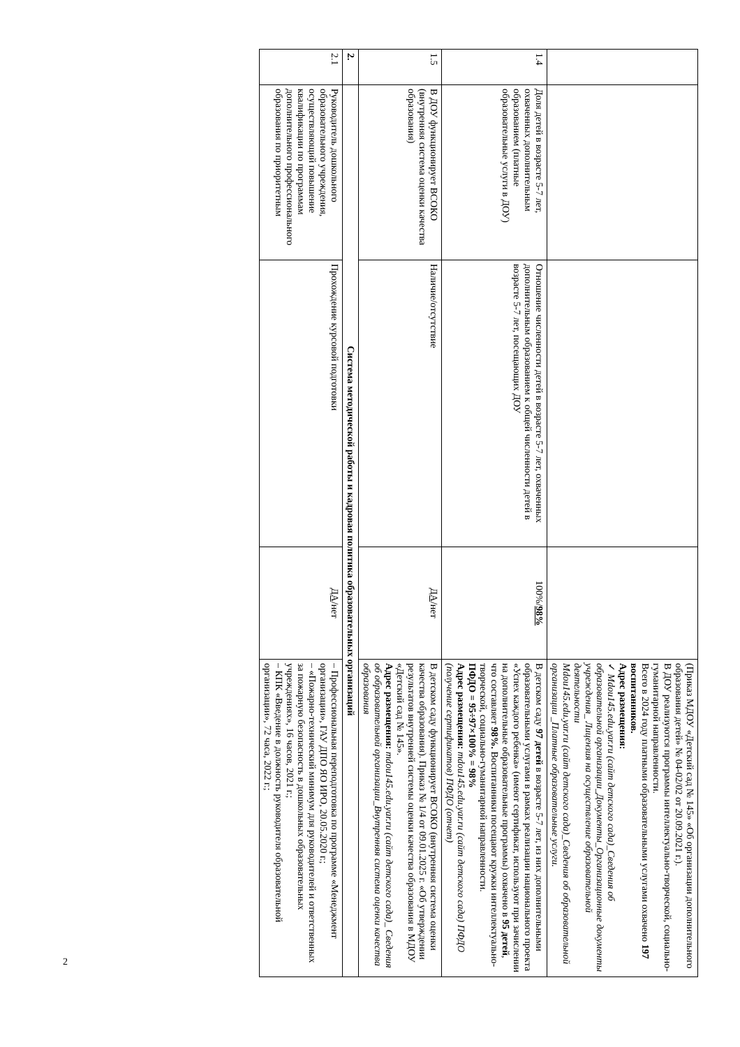| | | | | (Приказ МДОУ «Детский сад № 145» «Об организации дополнительного образования детей» № 04-02/02 от 20.09.2021 г.). В ДОУ реализуются программы интеллектуально-творческой, социально-гуманитарной направленности. Всего в 2024 году платными образовательными услугами охвачено 197 воспитанников. Адрес размещения: ✓ Mdou145.edu.yar.ru (сайт детского сада)_Сведения об образовательной организации_Документы_Организационные документы учреждения_ Лицензия на осуществление образовательной деятельности Mdou145.edu.yar.ru (сайт детского сада)_Сведения об образовательной организации _Платные образовательные услуги. |
| 1.4 | Доля детей в возрасте 5-7 лет, охваченных дополнительным образованием (платные образовательные услуги в ДОУ) | Отношение численности детей в возрасте 5-7 лет, охваченных дополнительным образованием к общей численности детей в возрасте 5-7 лет, посещающих ДОУ | 100%/ 98% | В детском саду 97 детей в возрасте 5-7 лет, из них дополнительными образовательными услугами в рамках реализации национального проекта «Успех каждого ребенка» (имеют сертификат, используют при зачислении на дополнительные образовательные программы) охвачено в 95 детей , что составляет 98%. Воспитанники посещают кружки интеллектуально-творческой, социально-гуманитарной направленности. ПФДО = 95÷97×100% = 98% Адрес размещения: mdou145.edu.yar.ru (сайт детского сада) ПФДО (получение сертификатов) ПФДО (отчет) |
| 1.5 | В ДОУ функционирует ВСОКО (внутренняя система оценки качества образования) | Наличие/отсутствие | ДА /нет | В детском саду функционирует ВСОКО (внутренняя система оценки качества образования). Приказ № 1/4 от 09.01.2025 г. «Об утверждении результатов внутренней системы оценки качества образования в МДОУ «Детский сад № 145». Адрес размещения: mdou145.edu.yar.ru (сайт детского сада)_ Сведения об образовательной организации_Внутренняя система оценки качества образования |
| 2. | Система методической работы и кадровая политика образовательных организаций | | | |
| 2.1 | Руководитель дошкольного образовательного учреждения, осуществляющий повышение квалификации по программам дополнительного профессионального образования по приоритетным | Прохождение курсовой подготовки | ДА /нет | – Профессиональная переподготовка по программе «Менеджмент организации», ГАУ ДПО ЯО ИРО, 20.05.2020 г.; – «Пожарно-технический минимум для руководителей и ответственных за пожарную безопасность в дошкольных образовательных учреждениях», 16 часов, 2021 г.; – КПК «Введение в должность руководителя образовательной организации», 72 часа, 2022 г.; |
2